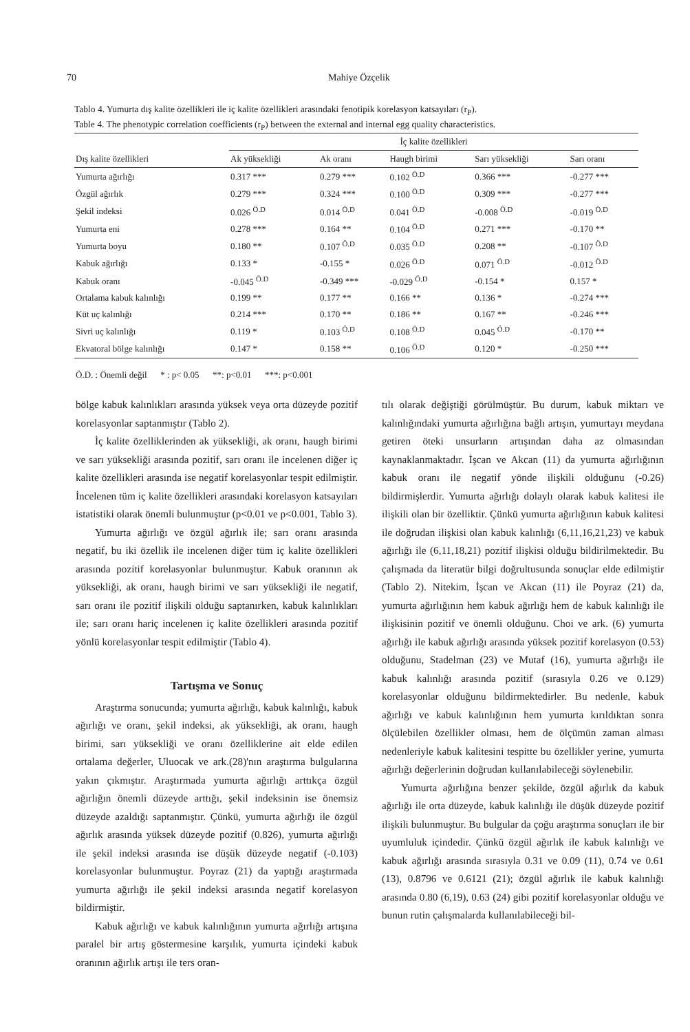70 Mahiye Özçelik
Tablo 4. Yumurta dış kalite özellikleri ile iç kalite özellikleri arasındaki fenotipik korelasyon katsayıları (r<sub>P</sub>).
Table 4. The phenotypic correlation coefficients (r<sub>P</sub>) between the external and internal egg quality characteristics.
| | İç kalite özellikleri | | | | |
| --- | --- | --- | --- | --- | --- |
| Dış kalite özellikleri | Ak yüksekliği | Ak oranı | Haugh birimi | Sarı yüksekliği | Sarı oranı |
| Yumurta ağırlığı | 0.317 *** | 0.279 *** | 0.102 <sup>Ö.D</sup> | 0.366 *** | -0.277 *** |
| Özgül ağırlık | 0.279 *** | 0.324 *** | 0.100 <sup>Ö.D</sup> | 0.309 *** | -0.277 *** |
| Şekil indeksi | 0.026 <sup>Ö.D</sup> | 0.014 <sup>Ö.D</sup> | 0.041 <sup>Ö.D</sup> | -0.008 <sup>Ö.D</sup> | -0.019 <sup>Ö.D</sup> |
| Yumurta eni | 0.278 *** | 0.164 ** | 0.104 <sup>Ö.D</sup> | 0.271 *** | -0.170 ** |
| Yumurta boyu | 0.180 ** | 0.107 <sup>Ö.D</sup> | 0.035 <sup>Ö.D</sup> | 0.208 ** | -0.107 <sup>Ö.D</sup> |
| Kabuk ağırlığı | 0.133 * | -0.155 * | 0.026 <sup>Ö.D</sup> | 0.071 <sup>Ö.D</sup> | -0.012 <sup>Ö.D</sup> |
| Kabuk oranı | -0.045 <sup>Ö.D</sup> | -0.349 *** | -0.029 <sup>Ö.D</sup> | -0.154 * | 0.157 * |
| Ortalama kabuk kalınlığı | 0.199 ** | 0.177 ** | 0.166 ** | 0.136 * | -0.274 *** |
| Küt uç kalınlığı | 0.214 *** | 0.170 ** | 0.186 ** | 0.167 ** | -0.246 *** |
| Sivri uç kalınlığı | 0.119 * | 0.103 <sup>Ö.D</sup> | 0.108 <sup>Ö.D</sup> | 0.045 <sup>Ö.D</sup> | -0.170 ** |
| Ekvatoral bölge kalınlığı | 0.147 * | 0.158 ** | 0.106 <sup>Ö.D</sup> | 0.120 * | -0.250 *** |
Ö.D. : Önemli değil * : p< 0.05 **: p<0.01 ***: p<0.001
bölge kabuk kalınlıkları arasında yüksek veya orta düzeyde pozitif korelasyonlar saptanmıştır (Tablo 2).
İç kalite özelliklerinden ak yüksekliği, ak oranı, haugh birimi ve sarı yüksekliği arasında pozitif, sarı oranı ile incelenen diğer iç kalite özellikleri arasında ise negatif korelasyonlar tespit edilmiştir. İncelenen tüm iç kalite özellikleri arasındaki korelasyon katsayıları istatistiki olarak önemli bulunmuştur (p<0.01 ve p<0.001, Tablo 3).
Yumurta ağırlığı ve özgül ağırlık ile; sarı oranı arasında negatif, bu iki özellik ile incelenen diğer tüm iç kalite özellikleri arasında pozitif korelasyonlar bulunmuştur. Kabuk oranının ak yüksekliği, ak oranı, haugh birimi ve sarı yüksekliği ile negatif, sarı oranı ile pozitif ilişkili olduğu saptanırken, kabuk kalınlıkları ile; sarı oranı hariç incelenen iç kalite özellikleri arasında pozitif yönlü korelasyonlar tespit edilmiştir (Tablo 4).
Tartışma ve Sonuç
Araştırma sonucunda; yumurta ağırlığı, kabuk kalınlığı, kabuk ağırlığı ve oranı, şekil indeksi, ak yüksekliği, ak oranı, haugh birimi, sarı yüksekliği ve oranı özelliklerine ait elde edilen ortalama değerler, Uluocak ve ark.(28)'nın araştırma bulgularına yakın çıkmıştır. Araştırmada yumurta ağırlığı arttıkça özgül ağırlığın önemli düzeyde arttığı, şekil indeksinin ise önemsiz düzeyde azaldığı saptanmıştır. Çünkü, yumurta ağırlığı ile özgül ağırlık arasında yüksek düzeyde pozitif (0.826), yumurta ağırlığı ile şekil indeksi arasında ise düşük düzeyde negatif (-0.103) korelasyonlar bulunmuştur. Poyraz (21) da yaptığı araştırmada yumurta ağırlığı ile şekil indeksi arasında negatif korelasyon bildirmiştir.
Kabuk ağırlığı ve kabuk kalınlığının yumurta ağırlığı artışına paralel bir artış göstermesine karşılık, yumurta içindeki kabuk oranının ağırlık artışı ile ters oran-
tılı olarak değiştiği görülmüştür. Bu durum, kabuk miktarı ve kalınlığındaki yumurta ağırlığına bağlı artışın, yumurtayı meydana getiren öteki unsurların artışından daha az olmasından kaynaklanmaktadır. İşcan ve Akcan (11) da yumurta ağırlığının kabuk oranı ile negatif yönde ilişkili olduğunu (-0.26) bildirmişlerdir. Yumurta ağırlığı dolaylı olarak kabuk kalitesi ile ilişkili olan bir özelliktir. Çünkü yumurta ağırlığının kabuk kalitesi ile doğrudan ilişkisi olan kabuk kalınlığı (6,11,16,21,23) ve kabuk ağırlığı ile (6,11,18,21) pozitif ilişkisi olduğu bildirilmektedir. Bu çalışmada da literatür bilgi doğrultusunda sonuçlar elde edilmiştir (Tablo 2). Nitekim, İşcan ve Akcan (11) ile Poyraz (21) da, yumurta ağırlığının hem kabuk ağırlığı hem de kabuk kalınlığı ile ilişkisinin pozitif ve önemli olduğunu. Choi ve ark. (6) yumurta ağırlığı ile kabuk ağırlığı arasında yüksek pozitif korelasyon (0.53) olduğunu, Stadelman (23) ve Mutaf (16), yumurta ağırlığı ile kabuk kalınlığı arasında pozitif (sırasıyla 0.26 ve 0.129) korelasyonlar olduğunu bildirmektedirler. Bu nedenle, kabuk ağırlığı ve kabuk kalınlığının hem yumurta kırıldıktan sonra ölçülebilen özellikler olması, hem de ölçümün zaman alması nedenleriyle kabuk kalitesini tespitte bu özellikler yerine, yumurta ağırlığı değerlerinin doğrudan kullanılabileceği söylenebilir.
Yumurta ağırlığına benzer şekilde, özgül ağırlık da kabuk ağırlığı ile orta düzeyde, kabuk kalınlığı ile düşük düzeyde pozitif ilişkili bulunmuştur. Bu bulgular da çoğu araştırma sonuçları ile bir uyumluluk içindedir. Çünkü özgül ağırlık ile kabuk kalınlığı ve kabuk ağırlığı arasında sırasıyla 0.31 ve 0.09 (11), 0.74 ve 0.61 (13), 0.8796 ve 0.6121 (21); özgül ağırlık ile kabuk kalınlığı arasında 0.80 (6,19), 0.63 (24) gibi pozitif korelasyonlar olduğu ve bunun rutin çalışmalarda kullanılabileceği bil-